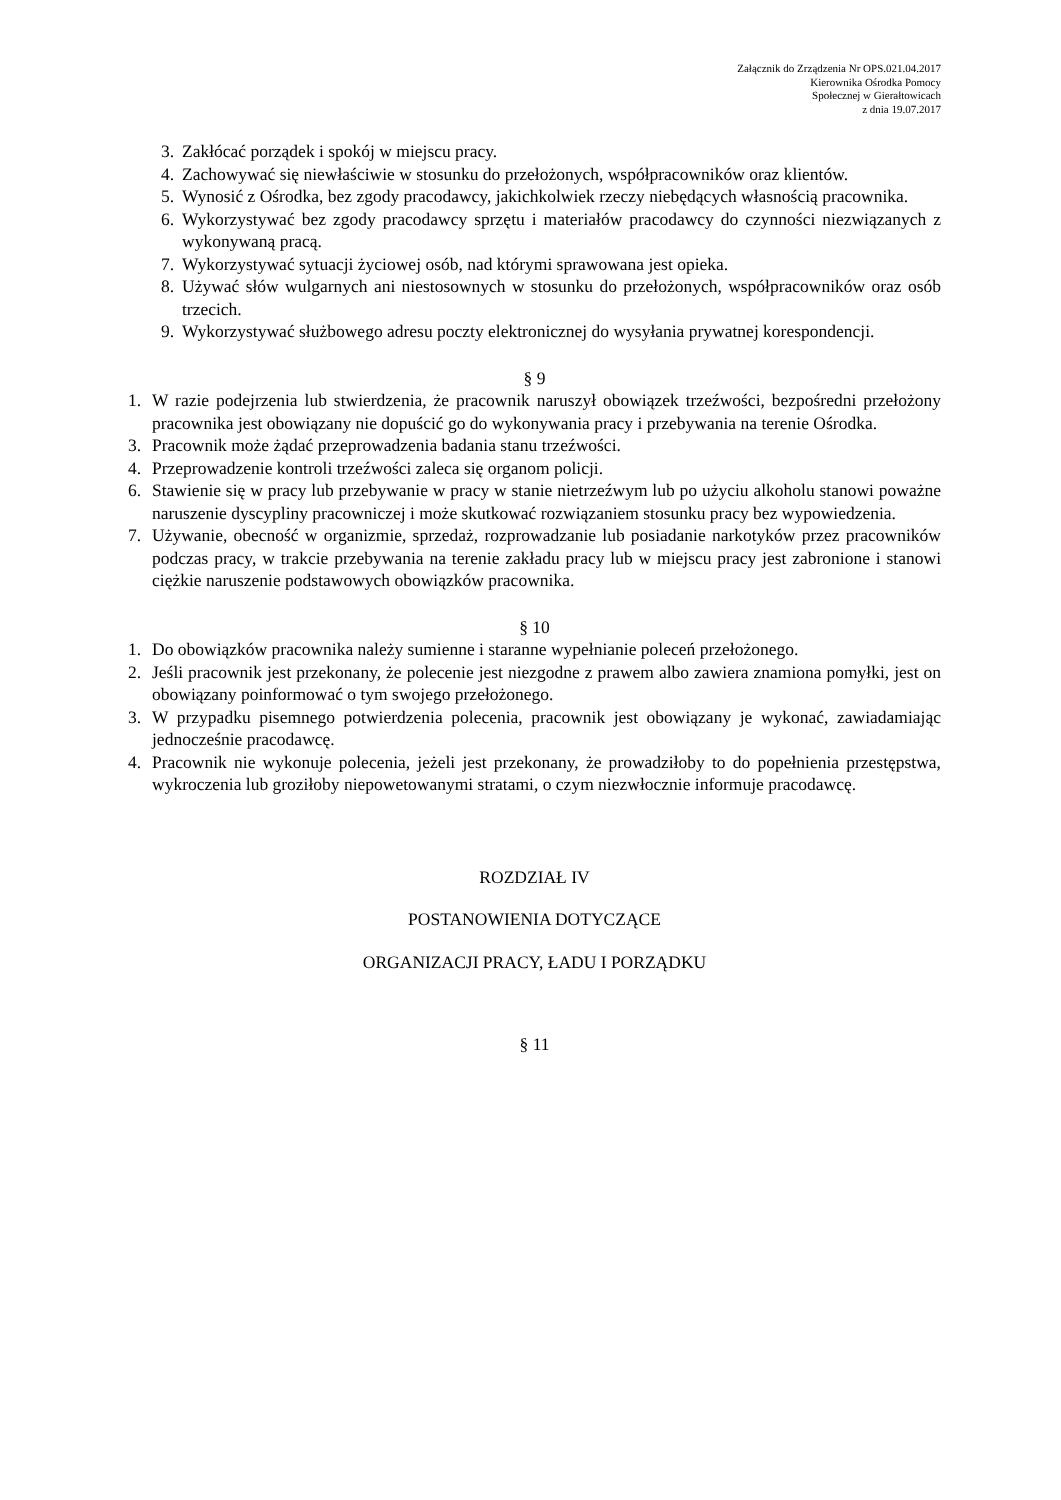Załącznik do Zrządzenia Nr OPS.021.04.2017
Kierownika Ośrodka Pomocy
Społecznej w Gierałtowicach
z dnia 19.07.2017
3. Zakłócać porządek i spokój w miejscu pracy.
4. Zachowywać się niewłaściwie w stosunku do przełożonych, współpracowników oraz klientów.
5. Wynosić z Ośrodka, bez zgody pracodawcy, jakichkolwiek rzeczy niebędących własnością pracownika.
6. Wykorzystywać bez zgody pracodawcy sprzętu i materiałów pracodawcy do czynności niezwiązanych z wykonywaną pracą.
7. Wykorzystywać sytuacji życiowej osób, nad którymi sprawowana jest opieka.
8. Używać słów wulgarnych ani niestosownych w stosunku do przełożonych, współpracowników oraz osób trzecich.
9. Wykorzystywać służbowego adresu poczty elektronicznej do wysyłania prywatnej korespondencji.
§ 9
1. W razie podejrzenia lub stwierdzenia, że pracownik naruszył obowiązek trzeźwości, bezpośredni przełożony pracownika jest obowiązany nie dopuścić go do wykonywania pracy i przebywania na terenie Ośrodka.
3. Pracownik może żądać przeprowadzenia badania stanu trzeźwości.
4. Przeprowadzenie kontroli trzeźwości zaleca się organom policji.
6. Stawienie się w pracy lub przebywanie w pracy w stanie nietrzeźwym lub po użyciu alkoholu stanowi poważne naruszenie dyscypliny pracowniczej i może skutkować rozwiązaniem stosunku pracy bez wypowiedzenia.
7. Używanie, obecność w organizmie, sprzedaż, rozprowadzanie lub posiadanie narkotyków przez pracowników podczas pracy, w trakcie przebywania na terenie zakładu pracy lub w miejscu pracy jest zabronione i stanowi ciężkie naruszenie podstawowych obowiązków pracownika.
§ 10
1. Do obowiązków pracownika należy sumienne i staranne wypełnianie poleceń przełożonego.
2. Jeśli pracownik jest przekonany, że polecenie jest niezgodne z prawem albo zawiera znamiona pomyłki, jest on obowiązany poinformować o tym swojego przełożonego.
3. W przypadku pisemnego potwierdzenia polecenia, pracownik jest obowiązany je wykonać, zawiadamiając jednocześnie pracodawcę.
4. Pracownik nie wykonuje polecenia, jeżeli jest przekonany, że prowadziłoby to do popełnienia przestępstwa, wykroczenia lub groziłoby niepowetowanymi stratami, o czym niezwłocznie informuje pracodawcę.
ROZDZIAŁ IV
POSTANOWIENIA DOTYCZĄCE
ORGANIZACJI PRACY, ŁADU I PORZĄDKU
§ 11